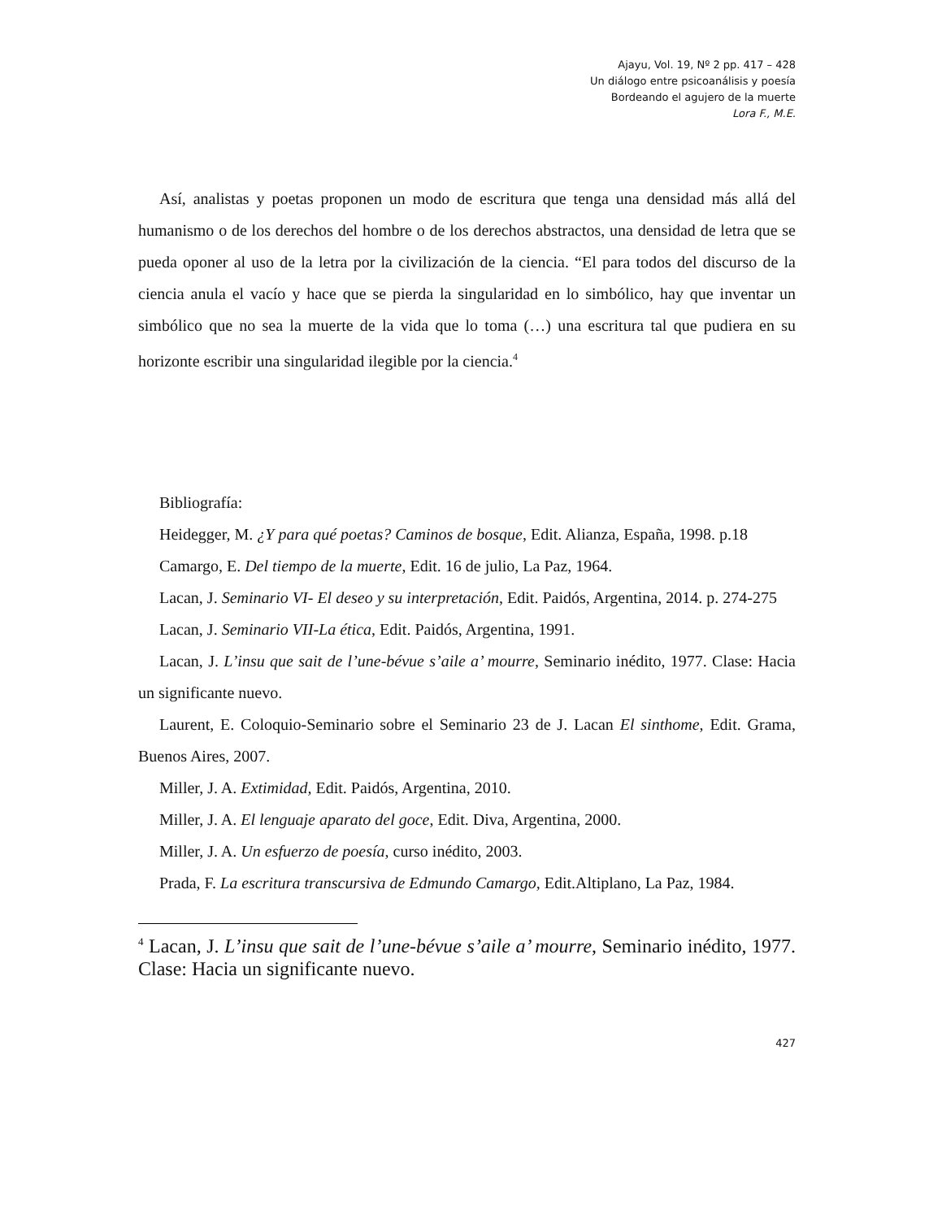Ajayu, Vol. 19, Nº 2 pp. 417 – 428
Un diálogo entre psicoanálisis y poesía
Bordeando el agujero de la muerte
Lora F., M.E.
Así, analistas y poetas proponen un modo de escritura que tenga una densidad más allá del humanismo o de los derechos del hombre o de los derechos abstractos, una densidad de letra que se pueda oponer al uso de la letra por la civilización de la ciencia. “El para todos del discurso de la ciencia anula el vacío y hace que se pierda la singularidad en lo simbólico, hay que inventar un simbólico que no sea la muerte de la vida que lo toma (…) una escritura tal que pudiera en su horizonte escribir una singularidad ilegible por la ciencia.<sup>4</sup>
Bibliografía:
Heidegger, M. ¿Y para qué poetas? Caminos de bosque, Edit. Alianza, España, 1998. p.18
Camargo, E. Del tiempo de la muerte, Edit. 16 de julio, La Paz, 1964.
Lacan, J. Seminario VI- El deseo y su interpretación, Edit. Paidós, Argentina, 2014. p. 274-275
Lacan, J. Seminario VII-La ética, Edit. Paidós, Argentina, 1991.
Lacan, J. L’insu que sait de l’une-bévue s’aile a’ mourre, Seminario inédito, 1977. Clase: Hacia un significante nuevo.
Laurent, E. Coloquio-Seminario sobre el Seminario 23 de J. Lacan El sinthome, Edit. Grama, Buenos Aires, 2007.
Miller, J. A. Extimidad, Edit. Paidós, Argentina, 2010.
Miller, J. A. El lenguaje aparato del goce, Edit. Diva, Argentina, 2000.
Miller, J. A. Un esfuerzo de poesía, curso inédito, 2003.
Prada, F. La escritura transcursiva de Edmundo Camargo, Edit.Altiplano, La Paz, 1984.
<sup>4</sup> Lacan, J. L’insu que sait de l’une-bévue s’aile a’ mourre, Seminario inédito, 1977. Clase: Hacia un significante nuevo.
427